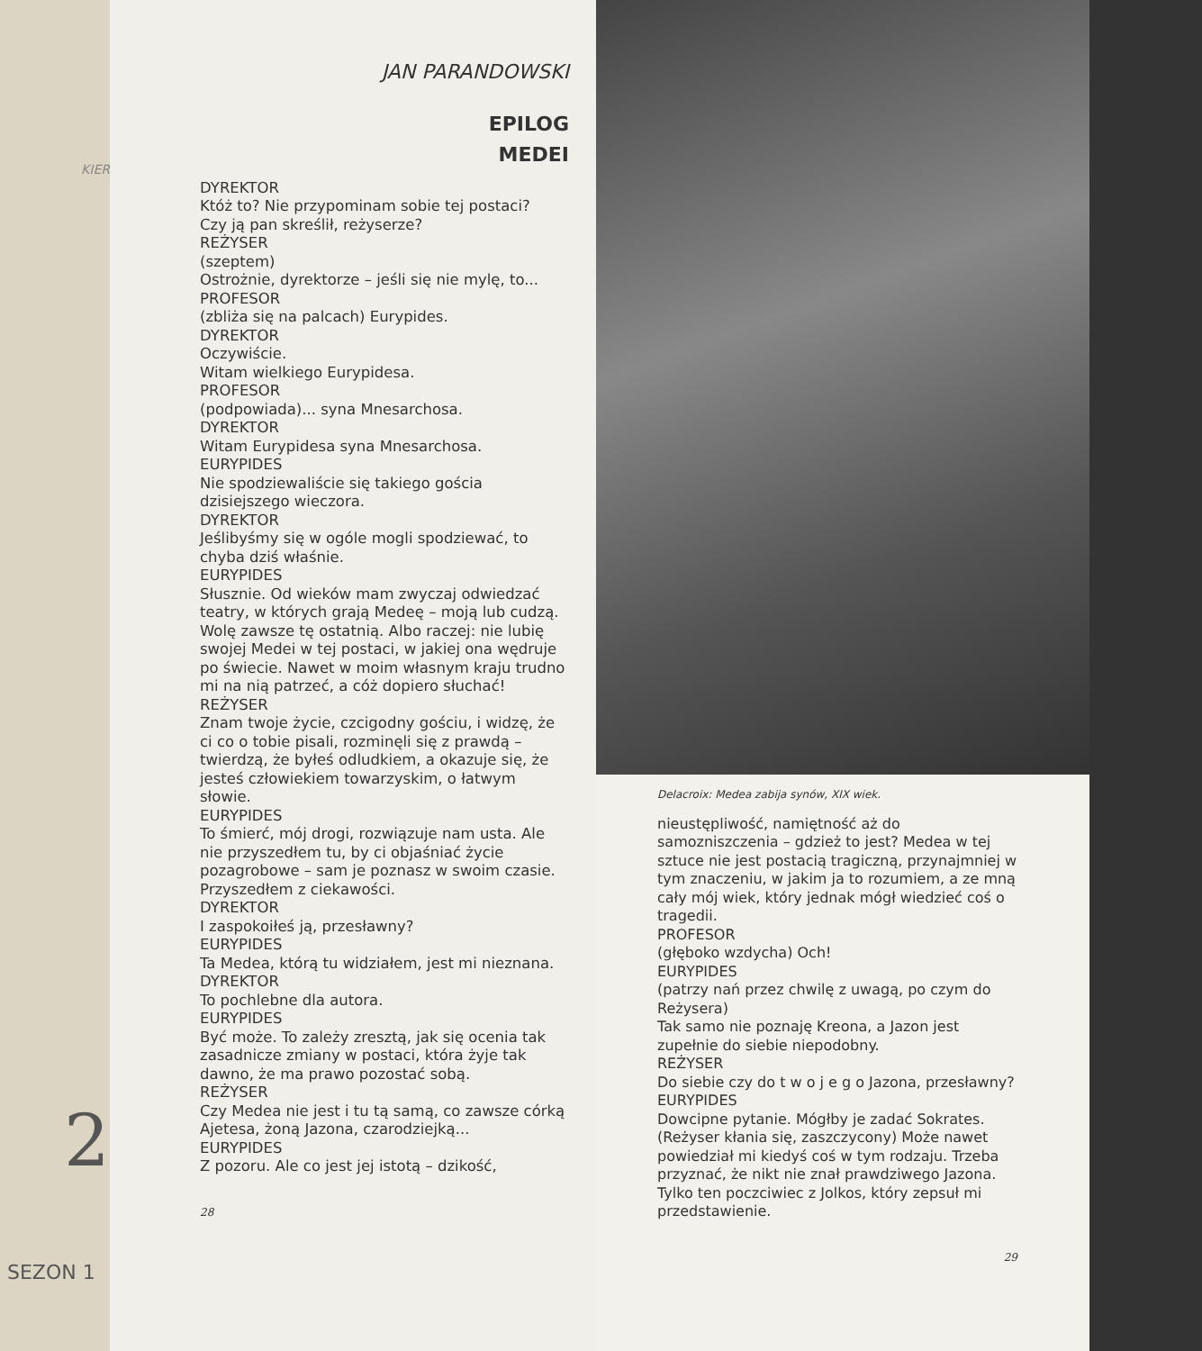KIER
2
SEZON 1
JAN PARANDOWSKI
EPILOG
MEDEI
DYREKTOR
Któż to? Nie przypominam sobie tej postaci?
Czy ją pan skreślił, reżyserze?
REŻYSER
(szeptem)
Ostrożnie, dyrektorze – jeśli się nie mylę, to...
PROFESOR
(zbliża się na palcach) Eurypides.
DYREKTOR
Oczywiście.
Witam wielkiego Eurypidesa.
PROFESOR
(podpowiada)... syna Mnesarchosa.
DYREKTOR
Witam Eurypidesa syna Mnesarchosa.
EURYPIDES
Nie spodziewaliście się takiego gościa dzisiejszego wieczora.
DYREKTOR
Jeślibyśmy się w ogóle mogli spodziewać, to chyba dziś właśnie.
EURYPIDES
Słusznie. Od wieków mam zwyczaj odwiedzać teatry, w których grają Medeę – moją lub cudzą. Wolę zawsze tę ostatnią. Albo raczej: nie lubię swojej Medei w tej postaci, w jakiej ona wędruje po świecie. Nawet w moim własnym kraju trudno mi na nią patrzeć, a cóż dopiero słuchać!
REŻYSER
Znam twoje życie, czcigodny gościu, i widzę, że ci co o tobie pisali, rozminęli się z prawdą – twierdzą, że byłeś odludkiem, a okazuje się, że jesteś człowiekiem towarzyskim, o łatwym słowie.
EURYPIDES
To śmierć, mój drogi, rozwiązuje nam usta. Ale nie przyszedłem tu, by ci objaśniać życie pozagrobowe – sam je poznasz w swoim czasie. Przyszedłem z ciekawości.
DYREKTOR
I zaspokoiłeś ją, przesławny?
EURYPIDES
Ta Medea, którą tu widziałem, jest mi nieznana.
DYREKTOR
To pochlebne dla autora.
EURYPIDES
Być może. To zależy zresztą, jak się ocenia tak zasadnicze zmiany w postaci, która żyje tak dawno, że ma prawo pozostać sobą.
REŻYSER
Czy Medea nie jest i tu tą samą, co zawsze córką Ajetesa, żoną Jazona, czarodziejką...
EURYPIDES
Z pozoru. Ale co jest jej istotą – dzikość,
28
Delacroix: Medea zabija synów, XIX wiek.
nieustępliwość, namiętność aż do samozniszczenia – gdzież to jest? Medea w tej sztuce nie jest postacią tragiczną, przynajmniej w tym znaczeniu, w jakim ja to rozumiem, a ze mną cały mój wiek, który jednak mógł wiedzieć coś o tragedii.
PROFESOR
(głęboko wzdycha) Och!
EURYPIDES
(patrzy nań przez chwilę z uwagą, po czym do Reżysera)
Tak samo nie poznaję Kreona, a Jazon jest zupełnie do siebie niepodobny.
REŻYSER
Do siebie czy do t w o j e g o Jazona, przesławny?
EURYPIDES
Dowcipne pytanie. Mógłby je zadać Sokrates.
(Reżyser kłania się, zaszczycony) Może nawet powiedział mi kiedyś coś w tym rodzaju. Trzeba przyznać, że nikt nie znał prawdziwego Jazona. Tylko ten poczciwiec z Jolkos, który zepsuł mi przedstawienie.
29